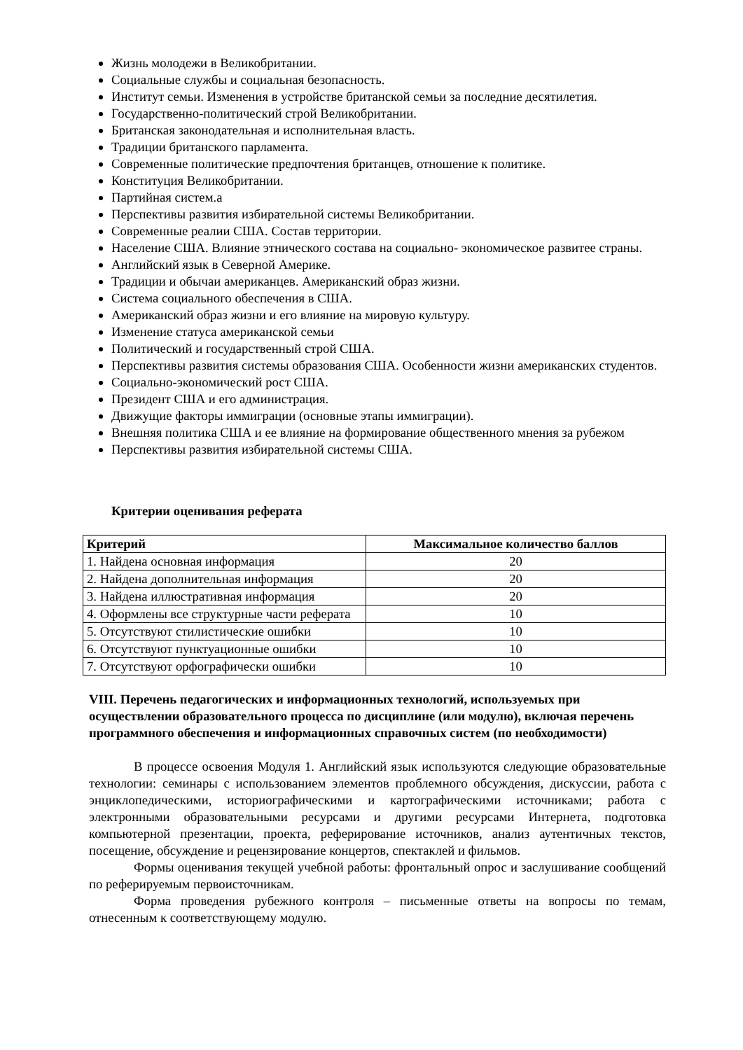Жизнь молодежи в Великобритании.
Социальные службы и социальная безопасность.
Институт семьи. Изменения в устройстве британской семьи за последние десятилетия.
Государственно-политический строй Великобритании.
Британская законодательная и исполнительная власть.
Традиции британского парламента.
Современные политические предпочтения британцев, отношение к политике.
Конституция Великобритании.
Партийная систем.а
Перспективы развития избирательной системы Великобритании.
Современные реалии США. Состав территории.
Население США. Влияние этнического состава на социально- экономическое развитее страны.
Английский язык в Северной Америке.
Традиции и обычаи американцев. Американский образ жизни.
Система социального обеспечения в США.
Американский образ жизни и его влияние на мировую культуру.
Изменение статуса американской семьи
Политический и государственный строй США.
Перспективы развития системы образования США. Особенности жизни американских студентов.
Социально-экономический рост США.
Президент США и его администрация.
Движущие факторы иммиграции (основные этапы иммиграции).
Внешняя политика США и ее влияние на формирование общественного мнения за рубежом
Перспективы развития избирательной системы США.
Критерии оценивания реферата
| Критерий | Максимальное количество баллов |
| --- | --- |
| 1. Найдена основная информация | 20 |
| 2. Найдена дополнительная информация | 20 |
| 3. Найдена иллюстративная информация | 20 |
| 4. Оформлены все структурные части реферата | 10 |
| 5. Отсутствуют стилистические ошибки | 10 |
| 6. Отсутствуют пунктуационные ошибки | 10 |
| 7. Отсутствуют орфографически ошибки | 10 |
VIII. Перечень педагогических и информационных технологий, используемых при осуществлении образовательного процесса по дисциплине (или модулю), включая перечень программного обеспечения и информационных справочных систем (по необходимости)
В процессе освоения Модуля 1. Английский язык используются следующие образовательные технологии: семинары с использованием элементов проблемного обсуждения, дискуссии, работа с энциклопедическими, историографическими и картографическими источниками; работа с электронными образовательными ресурсами и другими ресурсами Интернета, подготовка компьютерной презентации, проекта, реферирование источников, анализ аутентичных текстов, посещение, обсуждение и рецензирование концертов, спектаклей и фильмов.
Формы оценивания текущей учебной работы: фронтальный опрос и заслушивание сообщений по реферируемым первоисточникам.
Форма проведения рубежного контроля – письменные ответы на вопросы по темам, отнесенным к соответствующему модулю.